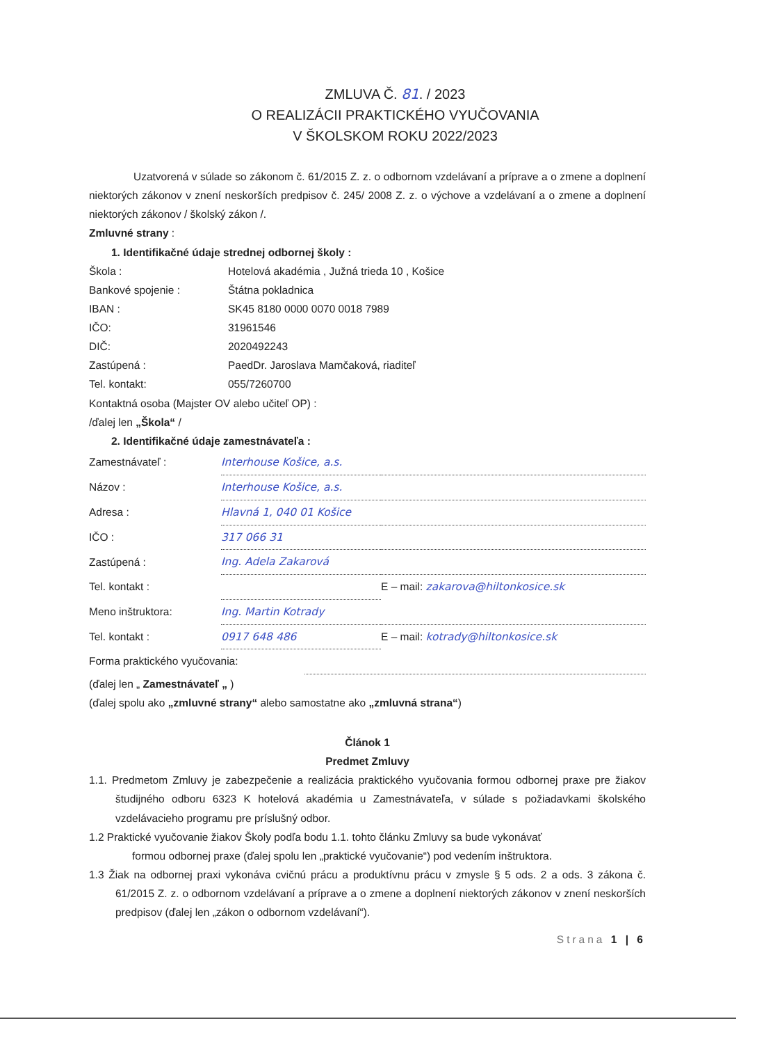ZMLUVA Č. 81. / 2023
O REALIZÁCII PRAKTICKÉHO VYUČOVANIA
V ŠKOLSKOM ROKU 2022/2023
Uzatvorená v súlade so zákonom č. 61/2015 Z. z. o odbornom vzdelávaní a príprave a o zmene a doplnení niektorých zákonov v znení neskorších predpisov č. 245/ 2008 Z. z. o výchove a vzdelávaní a o zmene a doplnení niektorých zákonov / školský zákon /.
Zmluvné strany :
1. Identifikačné údaje strednej odbornej školy :
| Škola : | Hotelová akadémia , Južná trieda 10 , Košice |
| Bankové spojenie : | Štátna pokladnica |
| IBAN : | SK45 8180 0000 0070 0018 7989 |
| IČO: | 31961546 |
| DIČ: | 2020492243 |
| Zastúpená : | PaedDr. Jaroslava Mamčaková, riaditeľ |
| Tel. kontakt: | 055/7260700 |
Kontaktná osoba (Majster OV alebo učiteľ OP) :
/ďalej len „Škola“ /
2. Identifikačné údaje zamestnávateľa :
| Zamestnávateľ : | Interhouse Košice, a.s. | |
| Názov : | Interhouse Košice, a.s. | |
| Adresa : | Hlavná 1, 040 01 Košice | |
| IČO : | 317 066 31 | |
| Zastúpená : | Ing. Adela Zakarová | |
| Tel. kontakt : | | E – mail: zakarova@hiltonkosice.sk |
| Meno inštruktora: | Ing. Martin Kotrady | |
| Tel. kontakt : | 0917 648 486 | E – mail: kotrady@hiltonkosice.sk |
| Forma praktického vyučovania: | |
(ďalej len „ Zamestnávateľ „ )
(ďalej spolu ako „zmluvné strany“ alebo samostatne ako „zmluvná strana“)
Článok 1
Predmet Zmluvy
1.1. Predmetom Zmluvy je zabezpečenie a realizácia praktického vyučovania formou odbornej praxe pre žiakov študijného odboru 6323 K hotelová akadémia u Zamestnávateľa, v súlade s požiadavkami školského vzdelávacieho programu pre príslušný odbor.
1.2 Praktické vyučovanie žiakov Školy podľa bodu 1.1. tohto článku Zmluvy sa bude vykonávať
formou odbornej praxe (ďalej spolu len „praktické vyučovanie“) pod vedením inštruktora.
1.3 Žiak na odbornej praxi vykonáva cvičnú prácu a produktívnu prácu v zmysle § 5 ods. 2 a ods. 3 zákona č. 61/2015 Z. z. o odbornom vzdelávaní a príprave a o zmene a doplnení niektorých zákonov v znení neskorších predpisov (ďalej len „zákon o odbornom vzdelávaní“).
Strana 1 | 6